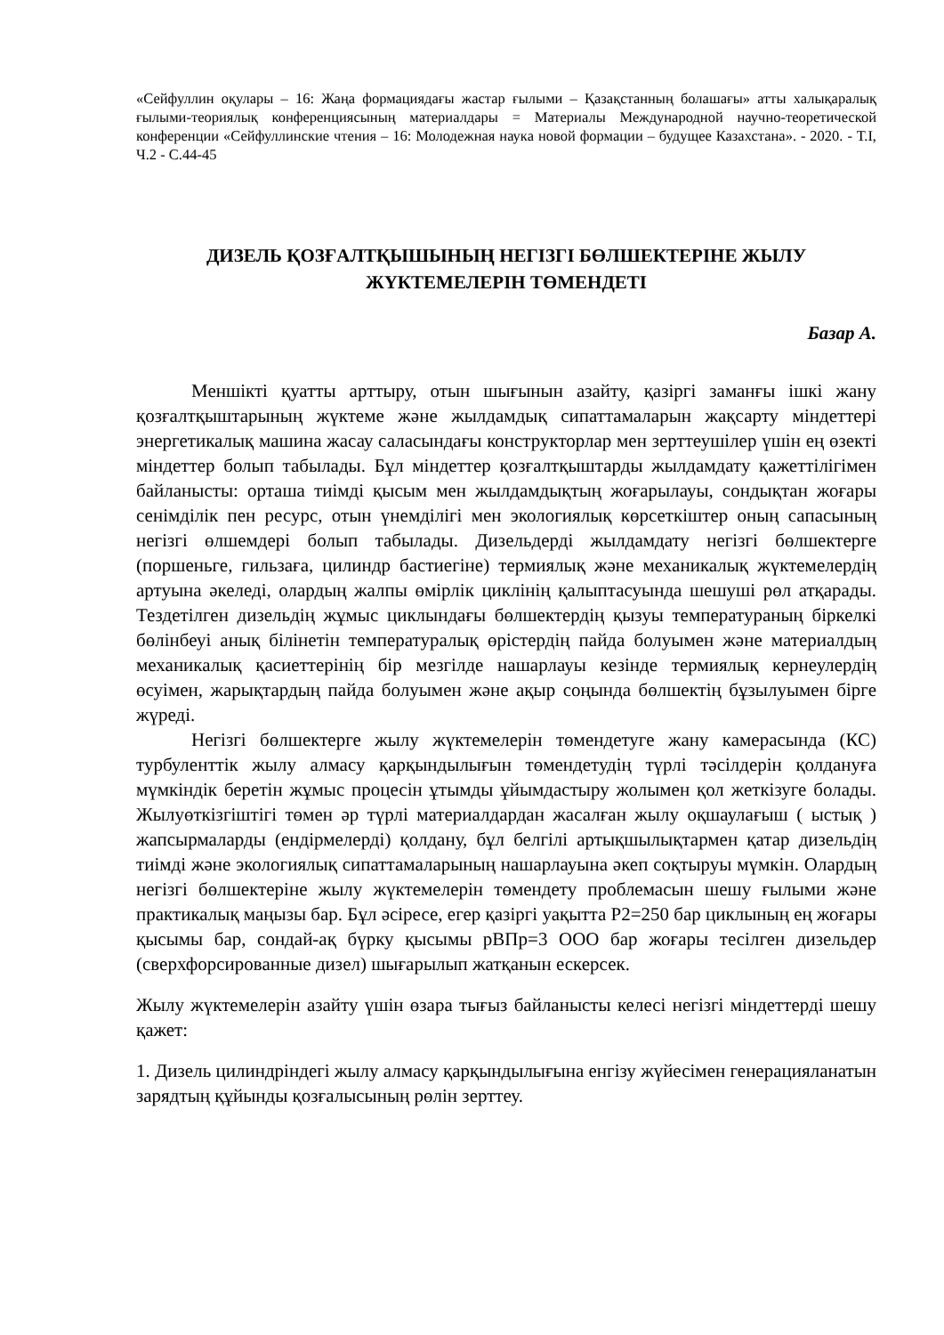«Сейфуллин оқулары – 16: Жаңа формациядағы жастар ғылыми – Қазақстанның болашағы» атты халықаралық ғылыми-теориялық конференциясының материалдары = Материалы Международной научно-теоретической конференции «Сейфуллинские чтения – 16: Молодежная наука новой формации – будущее Казахстана». - 2020. - Т.I, Ч.2 - С.44-45
ДИЗЕЛЬ ҚОЗҒАЛТҚЫШЫНЫҢ НЕГІЗГІ БӨЛШЕКТЕРІНЕ ЖЫЛУ ЖҮКТЕМЕЛЕРІН ТӨМЕНДЕТІ
Базар А.
Меншікті қуатты арттыру, отын шығынын азайту, қазіргі заманғы ішкі жану қозғалтқыштарының жүктеме және жылдамдық сипаттамаларын жақсарту міндеттері энергетикалық машина жасау саласындағы конструкторлар мен зерттеушілер үшін ең өзекті міндеттер болып табылады. Бұл міндеттер қозғалтқыштарды жылдамдату қажеттілігімен байланысты: орташа тиімді қысым мен жылдамдықтың жоғарылауы, сондықтан жоғары сенімділік пен ресурс, отын үнемділігі мен экологиялық көрсеткіштер оның сапасының негізгі өлшемдері болып табылады. Дизельдерді жылдамдату негізгі бөлшектерге (поршеньге, гильзаға, цилиндр бастиегіне) термиялық және механикалық жүктемелердің артуына әкеледі, олардың жалпы өмірлік циклінің қалыптасуында шешуші рөл атқарады. Тездетілген дизельдің жұмыс циклындағы бөлшектердің қызуы температураның біркелкі бөлінбеуі анық білінетін температуралық өрістердің пайда болуымен және материалдың механикалық қасиеттерінің бір мезгілде нашарлауы кезінде термиялық кернеулердің өсуімен, жарықтардың пайда болуымен және ақыр соңында бөлшектің бұзылуымен бірге жүреді.
Негізгі бөлшектерге жылу жүктемелерін төмендетуге жану камерасында (КС) турбуленттік жылу алмасу қарқындылығын төмендетудің түрлі тәсілдерін қолдануға мүмкіндік беретін жұмыс процесін ұтымды ұйымдастыру жолымен қол жеткізуге болады. Жылуөткізгіштігі төмен әр түрлі материалдардан жасалған жылу оқшаулағыш ( ыстық ) жапсырмаларды (ендірмелерді) қолдану, бұл белгілі артықшылықтармен қатар дизельдің тиімді және экологиялық сипаттамаларының нашарлауына әкеп соқтыруы мүмкін. Олардың негізгі бөлшектеріне жылу жүктемелерін төмендету проблемасын шешу ғылыми және практикалық маңызы бар. Бұл әсіресе, егер қазіргі уақытта P2=250 бар циклының ең жоғары қысымы бар, сондай-ақ бүрку қысымы рВПр=3 ООО бар жоғары тесілген дизельдер (сверхфорсированные дизел) шығарылып жатқанын ескерсек.
Жылу жүктемелерін азайту үшін өзара тығыз байланысты келесі негізгі міндеттерді шешу қажет:
1. Дизель цилиндріндегі жылу алмасу қарқындылығына енгізу жүйесімен генерацияланатын зарядтың құйынды қозғалысының рөлін зерттеу.